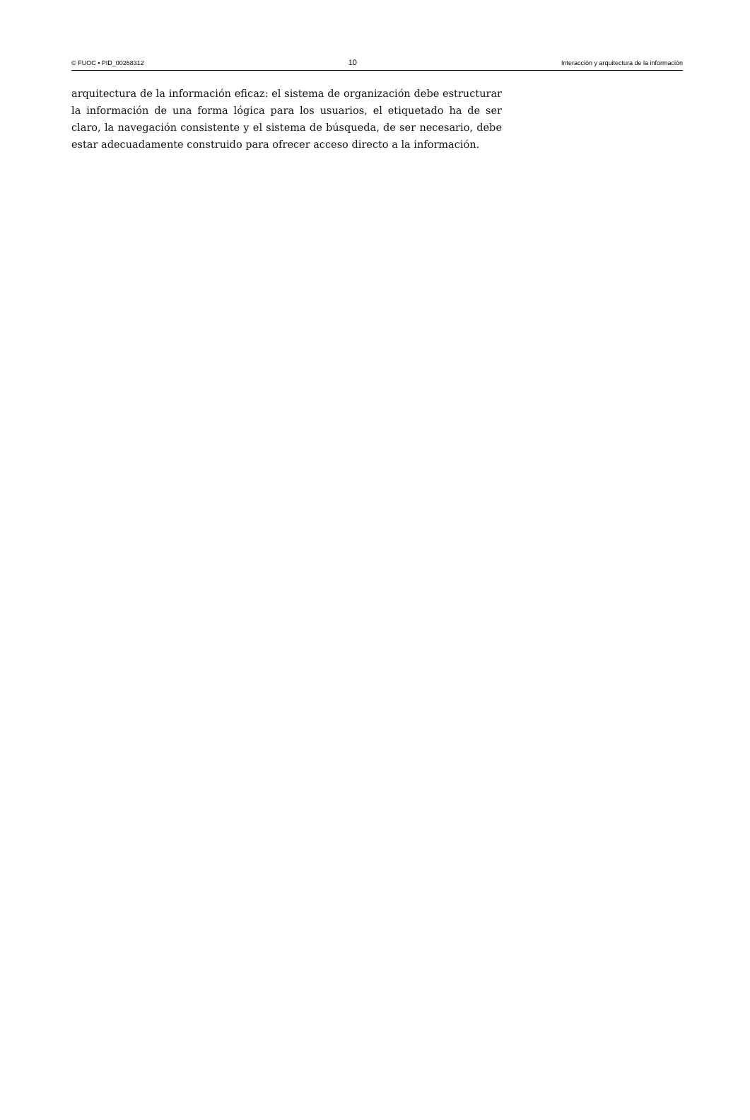© FUOC • PID_00268312 10 Interacción y arquitectura de la información
arquitectura de la información eficaz: el sistema de organización debe estructurar la información de una forma lógica para los usuarios, el etiquetado ha de ser claro, la navegación consistente y el sistema de búsqueda, de ser necesario, debe estar adecuadamente construido para ofrecer acceso directo a la información.